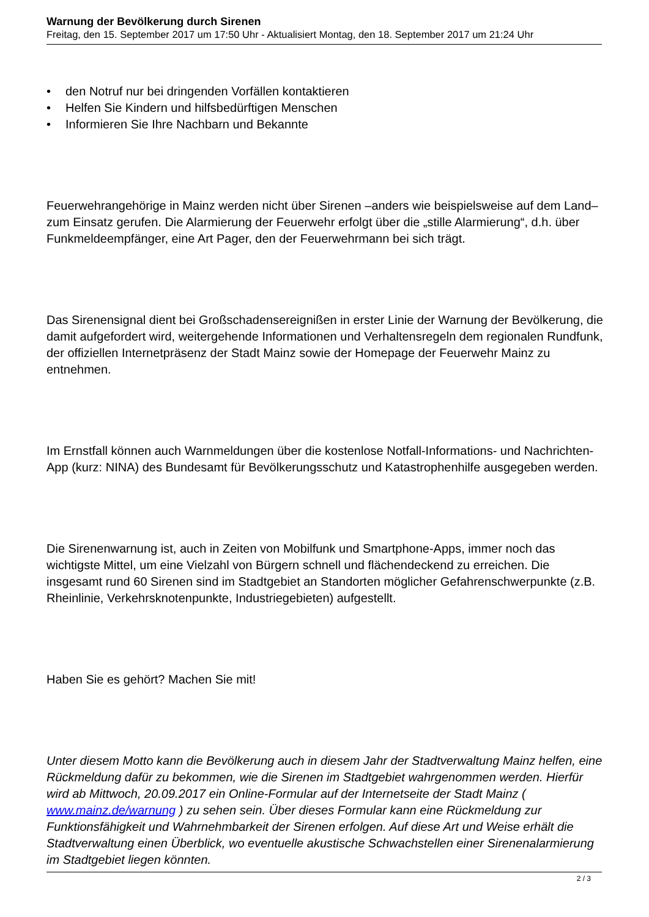Warnung der Bevölkerung durch Sirenen
Freitag, den 15. September 2017 um 17:50 Uhr - Aktualisiert Montag, den 18. September 2017 um 21:24 Uhr
• den Notruf nur bei dringenden Vorfällen kontaktieren
• Helfen Sie Kindern und hilfsbedürftigen Menschen
• Informieren Sie Ihre Nachbarn und Bekannte
Feuerwehrangehörige in Mainz werden nicht über Sirenen –anders wie beispielsweise auf dem Land– zum Einsatz gerufen. Die Alarmierung der Feuerwehr erfolgt über die „stille Alarmierung“, d.h. über Funkmeldeempfänger, eine Art Pager, den der Feuerwehrmann bei sich trägt.
Das Sirenensignal dient bei Großschadensereignißen in erster Linie der Warnung der Bevölkerung, die damit aufgefordert wird, weitergehende Informationen und Verhaltensregeln dem regionalen Rundfunk, der offiziellen Internetpräsenz der Stadt Mainz sowie der Homepage der Feuerwehr Mainz zu entnehmen.
Im Ernstfall können auch Warnmeldungen über die kostenlose Notfall-Informations- und Nachrichten-App (kurz: NINA) des Bundesamt für Bevölkerungsschutz und Katastrophenhilfe ausgegeben werden.
Die Sirenenwarnung ist, auch in Zeiten von Mobilfunk und Smartphone-Apps, immer noch das wichtigste Mittel, um eine Vielzahl von Bürgern schnell und flächendeckend zu erreichen. Die insgesamt rund 60 Sirenen sind im Stadtgebiet an Standorten möglicher Gefahrenschwerpunkte (z.B. Rheinlinie, Verkehrsknotenpunkte, Industriegebieten) aufgestellt.
Haben Sie es gehört? Machen Sie mit!
Unter diesem Motto kann die Bevölkerung auch in diesem Jahr der Stadtverwaltung Mainz helfen, eine Rückmeldung dafür zu bekommen, wie die Sirenen im Stadtgebiet wahrgenommen werden. Hierfür wird ab Mittwoch, 20.09.2017 ein Online-Formular auf der Internetseite der Stadt Mainz ( www.mainz.de/warnung ) zu sehen sein. Über dieses Formular kann eine Rückmeldung zur Funktionsfähigkeit und Wahrnehmbarkeit der Sirenen erfolgen. Auf diese Art und Weise erhält die Stadtverwaltung einen Überblick, wo eventuelle akustische Schwachstellen einer Sirenenalarmierung im Stadtgebiet liegen könnten.
2 / 3